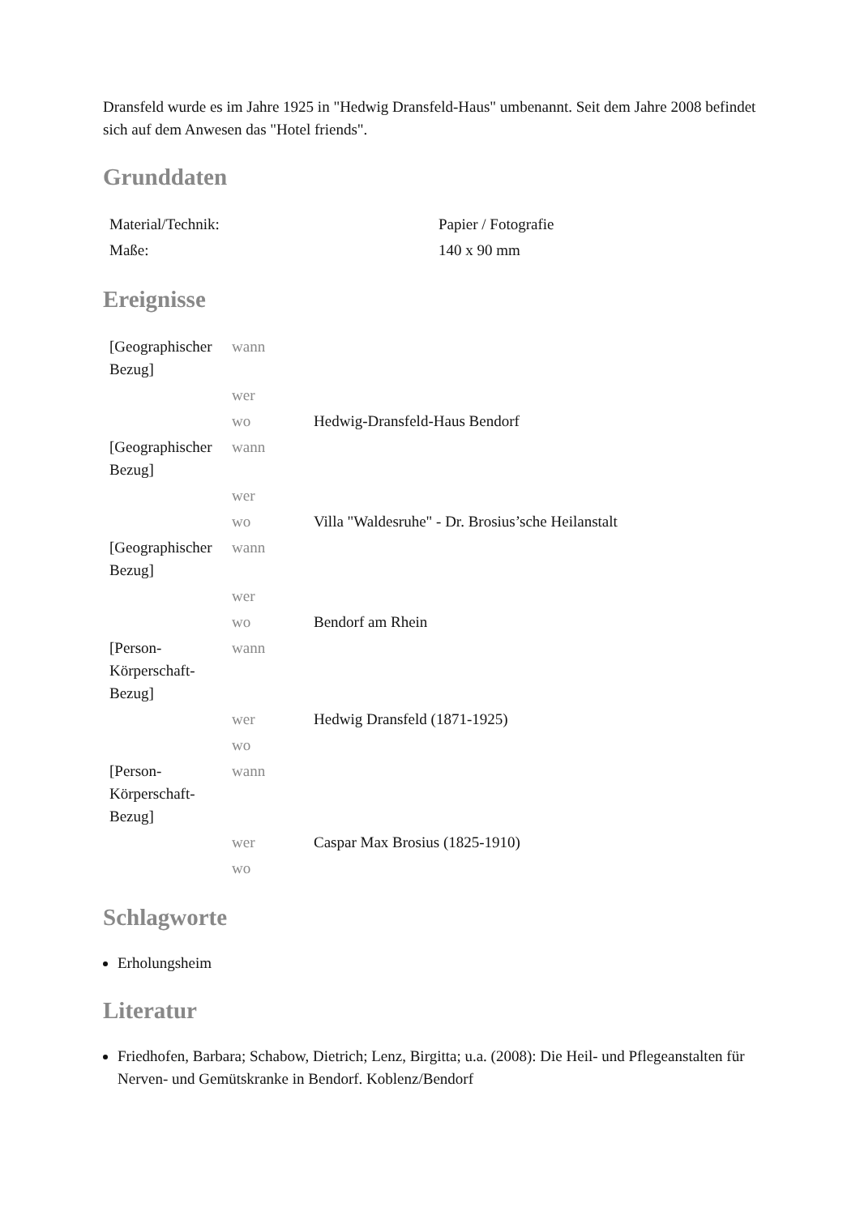Dransfeld wurde es im Jahre 1925 in "Hedwig Dransfeld-Haus" umbenannt. Seit dem Jahre 2008 befindet sich auf dem Anwesen das "Hotel friends".
Grunddaten
| Material/Technik: | Papier / Fotografie |
| Maße: | 140 x 90 mm |
Ereignisse
| [Geographischer Bezug] | wann | |
| | wer | |
| | wo | Hedwig-Dransfeld-Haus Bendorf |
| [Geographischer Bezug] | wann | |
| | wer | |
| | wo | Villa "Waldesruhe" - Dr. Brosius’sche Heilanstalt |
| [Geographischer Bezug] | wann | |
| | wer | |
| | wo | Bendorf am Rhein |
| [Person-Körperschaft-Bezug] | wann | |
| | wer | Hedwig Dransfeld (1871-1925) |
| | wo | |
| [Person-Körperschaft-Bezug] | wann | |
| | wer | Caspar Max Brosius (1825-1910) |
| | wo | |
Schlagworte
Erholungsheim
Literatur
Friedhofen, Barbara; Schabow, Dietrich; Lenz, Birgitta; u.a. (2008): Die Heil- und Pflegeanstalten für Nerven- und Gemütskranke in Bendorf. Koblenz/Bendorf